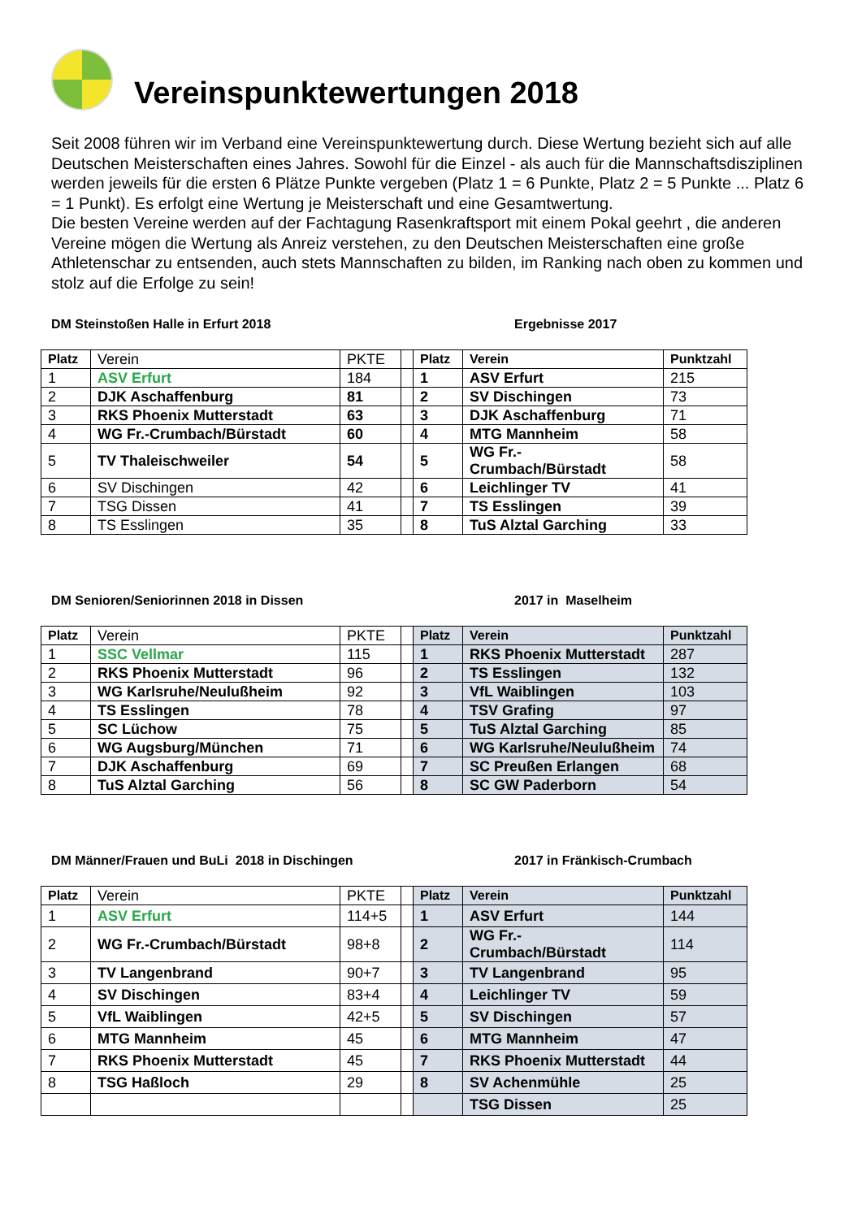Vereinspunktewertungen 2018
Seit 2008 führen wir im Verband eine Vereinspunktewertung durch. Diese Wertung bezieht sich auf alle Deutschen Meisterschaften eines Jahres. Sowohl für die Einzel - als auch für die Mannschaftsdisziplinen werden jeweils für die ersten 6 Plätze Punkte vergeben (Platz 1 = 6 Punkte, Platz 2 = 5 Punkte ... Platz 6 = 1 Punkt). Es erfolgt eine Wertung je Meisterschaft und eine Gesamtwertung.
Die besten Vereine werden auf der Fachtagung Rasenkraftsport mit einem Pokal geehrt , die anderen Vereine mögen die Wertung als Anreiz verstehen, zu den Deutschen Meisterschaften eine große Athletenschar zu entsenden, auch stets Mannschaften zu bilden, im Ranking nach oben zu kommen und stolz auf die Erfolge zu sein!
DM Steinstoßen Halle in Erfurt 2018 Ergebnisse 2017
| Platz | Verein | PKTE | | Platz | Verein | Punktzahl |
| 1 | ASV Erfurt | 184 | | 1 | ASV Erfurt | 215 |
| 2 | DJK Aschaffenburg | 81 | | 2 | SV Dischingen | 73 |
| 3 | RKS Phoenix Mutterstadt | 63 | | 3 | DJK Aschaffenburg | 71 |
| 4 | WG Fr.-Crumbach/Bürstadt | 60 | | 4 | MTG Mannheim | 58 |
| 5 | TV Thaleischweiler | 54 | | 5 | WG Fr.-Crumbach/Bürstadt | 58 |
| 6 | SV Dischingen | 42 | | 6 | Leichlinger TV | 41 |
| 7 | TSG Dissen | 41 | | 7 | TS Esslingen | 39 |
| 8 | TS Esslingen | 35 | | 8 | TuS Alztal Garching | 33 |
DM Senioren/Seniorinnen 2018 in Dissen 2017 in Maselheim
| Platz | Verein | PKTE | | Platz | Verein | Punktzahl |
| 1 | SSC Vellmar | 115 | | 1 | RKS Phoenix Mutterstadt | 287 |
| 2 | RKS Phoenix Mutterstadt | 96 | | 2 | TS Esslingen | 132 |
| 3 | WG Karlsruhe/Neulußheim | 92 | | 3 | VfL Waiblingen | 103 |
| 4 | TS Esslingen | 78 | | 4 | TSV Grafing | 97 |
| 5 | SC Lüchow | 75 | | 5 | TuS Alztal Garching | 85 |
| 6 | WG Augsburg/München | 71 | | 6 | WG Karlsruhe/Neulußheim | 74 |
| 7 | DJK Aschaffenburg | 69 | | 7 | SC Preußen Erlangen | 68 |
| 8 | TuS Alztal Garching | 56 | | 8 | SC GW Paderborn | 54 |
DM Männer/Frauen und BuLi 2018 in Dischingen 2017 in Fränkisch-Crumbach
| Platz | Verein | PKTE | | Platz | Verein | Punktzahl |
| 1 | ASV Erfurt | 114+5 | | 1 | ASV Erfurt | 144 |
| 2 | WG Fr.-Crumbach/Bürstadt | 98+8 | | 2 | WG Fr.-Crumbach/Bürstadt | 114 |
| 3 | TV Langenbrand | 90+7 | | 3 | TV Langenbrand | 95 |
| 4 | SV Dischingen | 83+4 | | 4 | Leichlinger TV | 59 |
| 5 | VfL Waiblingen | 42+5 | | 5 | SV Dischingen | 57 |
| 6 | MTG Mannheim | 45 | | 6 | MTG Mannheim | 47 |
| 7 | RKS Phoenix Mutterstadt | 45 | | 7 | RKS Phoenix Mutterstadt | 44 |
| 8 | TSG Haßloch | 29 | | 8 | SV Achenmühle | 25 |
| | | | | | TSG Dissen | 25 |